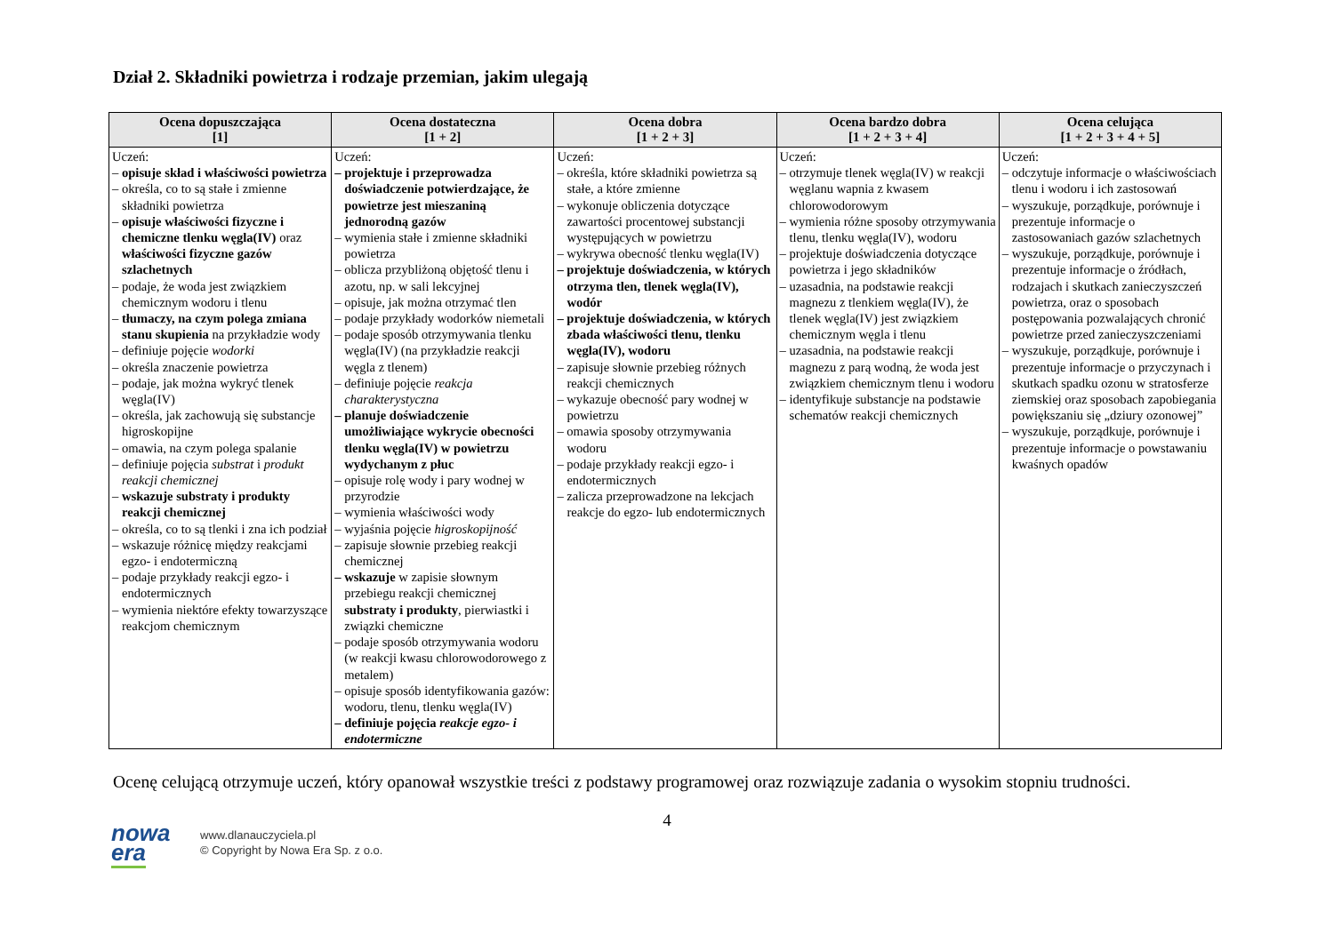Dział 2. Składniki powietrza i rodzaje przemian, jakim ulegają
| Ocena dopuszczająca [1] | Ocena dostateczna [1 + 2] | Ocena dobra [1 + 2 + 3] | Ocena bardzo dobra [1 + 2 + 3 + 4] | Ocena celująca [1 + 2 + 3 + 4 + 5] |
| --- | --- | --- | --- | --- |
| Uczeń: – opisuje skład i właściwości powietrza – określa, co to są stałe i zmienne składniki powietrza – opisuje właściwości fizyczne i chemiczne tlenku węgla(IV) oraz właściwości fizyczne gazów szlachetnych – podaje, że woda jest związkiem chemicznym wodoru i tlenu – tłumaczy, na czym polega zmiana stanu skupienia na przykładzie wody – definiuje pojęcie wodorki – określa znaczenie powietrza – podaje, jak można wykryć tlenek węgla(IV) – określa, jak zachowują się substancje higroskopijne – omawia, na czym polega spalanie – definiuje pojęcia substrat i produkt reakcji chemicznej – wskazuje substraty i produkty reakcji chemicznej – określa, co to są tlenki i zna ich podział – wskazuje różnicę między reakcjami egzo- i endotermiczną – podaje przykłady reakcji egzo- i endotermicznych – wymienia niektóre efekty towarzyszące reakcjom chemicznym | Uczeń: – projektuje i przeprowadza doświadczenie potwierdzające, że powietrze jest mieszaniną jednorodną gazów – wymienia stałe i zmienne składniki powietrza – oblicza przybliżoną objętość tlenu i azotu, np. w sali lekcyjnej – opisuje, jak można otrzymać tlen – podaje przykłady wodorków niemetali – podaje sposób otrzymywania tlenku węgla(IV) (na przykładzie reakcji węgla z tlenem) – definiuje pojęcie reakcja charakterystyczna – planuje doświadczenie umożliwiające wykrycie obecności tlenku węgla(IV) w powietrzu wydychanym z płuc – opisuje rolę wody i pary wodnej w przyrodzie – wymienia właściwości wody – wyjaśnia pojęcie higroskopijność – zapisuje słownie przebieg reakcji chemicznej – wskazuje w zapisie słownym przebiegu reakcji chemicznej substraty i produkty , pierwiastki i związki chemiczne – podaje sposób otrzymywania wodoru (w reakcji kwasu chlorowodorowego z metalem) – opisuje sposób identyfikowania gazów: wodoru, tlenu, tlenku węgla(IV) – definiuje pojęcia reakcje egzo- i endotermiczne | Uczeń: – określa, które składniki powietrza są stałe, a które zmienne – wykonuje obliczenia dotyczące zawartości procentowej substancji występujących w powietrzu – wykrywa obecność tlenku węgla(IV) – projektuje doświadczenia, w których otrzyma tlen, tlenek węgla(IV), wodór – projektuje doświadczenia, w których zbada właściwości tlenu, tlenku węgla(IV), wodoru – zapisuje słownie przebieg różnych reakcji chemicznych – wykazuje obecność pary wodnej w powietrzu – omawia sposoby otrzymywania wodoru – podaje przykłady reakcji egzo- i endotermicznych – zalicza przeprowadzone na lekcjach reakcje do egzo- lub endotermicznych | Uczeń: – otrzymuje tlenek węgla(IV) w reakcji węglanu wapnia z kwasem chlorowodorowym – wymienia różne sposoby otrzymywania tlenu, tlenku węgla(IV), wodoru – projektuje doświadczenia dotyczące powietrza i jego składników – uzasadnia, na podstawie reakcji magnezu z tlenkiem węgla(IV), że tlenek węgla(IV) jest związkiem chemicznym węgla i tlenu – uzasadnia, na podstawie reakcji magnezu z parą wodną, że woda jest związkiem chemicznym tlenu i wodoru – identyfikuje substancje na podstawie schematów reakcji chemicznych | Uczeń: – odczytuje informacje o właściwościach tlenu i wodoru i ich zastosowań – wyszukuje, porządkuje, porównuje i prezentuje informacje o zastosowaniach gazów szlachetnych – wyszukuje, porządkuje, porównuje i prezentuje informacje o źródłach, rodzajach i skutkach zanieczyszczeń powietrza, oraz o sposobach postępowania pozwalających chronić powietrze przed zanieczyszczeniami – wyszukuje, porządkuje, porównuje i prezentuje informacje o przyczynach i skutkach spadku ozonu w stratosferze ziemskiej oraz sposobach zapobiegania powiększaniu się „dziury ozonowej” – wyszukuje, porządkuje, porównuje i prezentuje informacje o powstawaniu kwaśnych opadów |
Ocenę celującą otrzymuje uczeń, który opanował wszystkie treści z podstawy programowej oraz rozwiązuje zadania o wysokim stopniu trudności.
4
nowa
era
www.dlanauczyciela.pl
© Copyright by Nowa Era Sp. z o.o.